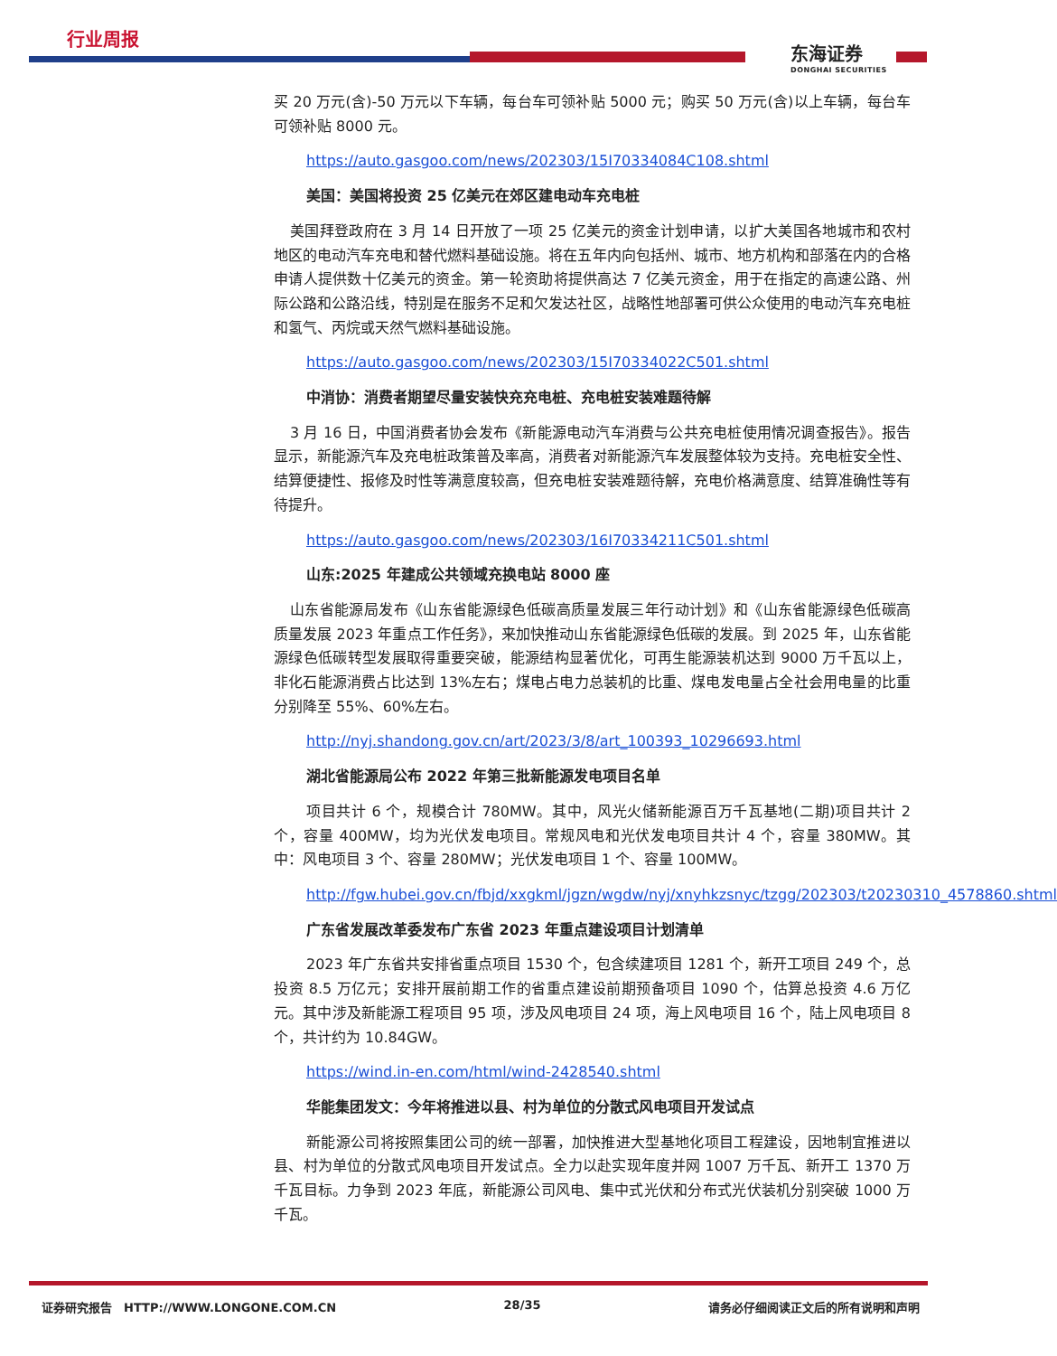行业周报
东海证券
DONGHAI SECURITIES
买 20 万元(含)-50 万元以下车辆，每台车可领补贴 5000 元；购买 50 万元(含)以上车辆，每台车可领补贴 8000 元。
https://auto.gasgoo.com/news/202303/15I70334084C108.shtml
美国：美国将投资 25 亿美元在郊区建电动车充电桩
美国拜登政府在 3 月 14 日开放了一项 25 亿美元的资金计划申请，以扩大美国各地城市和农村地区的电动汽车充电和替代燃料基础设施。将在五年内向包括州、城市、地方机构和部落在内的合格申请人提供数十亿美元的资金。第一轮资助将提供高达 7 亿美元资金，用于在指定的高速公路、州际公路和公路沿线，特别是在服务不足和欠发达社区，战略性地部署可供公众使用的电动汽车充电桩和氢气、丙烷或天然气燃料基础设施。
https://auto.gasgoo.com/news/202303/15I70334022C501.shtml
中消协：消费者期望尽量安装快充充电桩、充电桩安装难题待解
3 月 16 日，中国消费者协会发布《新能源电动汽车消费与公共充电桩使用情况调查报告》。报告显示，新能源汽车及充电桩政策普及率高，消费者对新能源汽车发展整体较为支持。充电桩安全性、结算便捷性、报修及时性等满意度较高，但充电桩安装难题待解，充电价格满意度、结算准确性等有待提升。
https://auto.gasgoo.com/news/202303/16I70334211C501.shtml
山东:2025 年建成公共领域充换电站 8000 座
山东省能源局发布《山东省能源绿色低碳高质量发展三年行动计划》和《山东省能源绿色低碳高质量发展 2023 年重点工作任务》，来加快推动山东省能源绿色低碳的发展。到 2025 年，山东省能源绿色低碳转型发展取得重要突破，能源结构显著优化，可再生能源装机达到 9000 万千瓦以上，非化石能源消费占比达到 13%左右；煤电占电力总装机的比重、煤电发电量占全社会用电量的比重分别降至 55%、60%左右。
http://nyj.shandong.gov.cn/art/2023/3/8/art_100393_10296693.html
湖北省能源局公布 2022 年第三批新能源发电项目名单
项目共计 6 个，规模合计 780MW。其中，风光火储新能源百万千瓦基地(二期)项目共计 2 个，容量 400MW，均为光伏发电项目。常规风电和光伏发电项目共计 4 个，容量 380MW。其中：风电项目 3 个、容量 280MW；光伏发电项目 1 个、容量 100MW。
http://fgw.hubei.gov.cn/fbjd/xxgkml/jgzn/wgdw/nyj/xnyhkzsnyc/tzgg/202303/t20230310_4578860.shtml
广东省发展改革委发布广东省 2023 年重点建设项目计划清单
2023 年广东省共安排省重点项目 1530 个，包含续建项目 1281 个，新开工项目 249 个，总投资 8.5 万亿元；安排开展前期工作的省重点建设前期预备项目 1090 个，估算总投资 4.6 万亿元。其中涉及新能源工程项目 95 项，涉及风电项目 24 项，海上风电项目 16 个，陆上风电项目 8 个，共计约为 10.84GW。
https://wind.in-en.com/html/wind-2428540.shtml
华能集团发文：今年将推进以县、村为单位的分散式风电项目开发试点
新能源公司将按照集团公司的统一部署，加快推进大型基地化项目工程建设，因地制宜推进以县、村为单位的分散式风电项目开发试点。全力以赴实现年度并网 1007 万千瓦、新开工 1370 万千瓦目标。力争到 2023 年底，新能源公司风电、集中式光伏和分布式光伏装机分别突破 1000 万千瓦。
证券研究报告　HTTP://WWW.LONGONE.COM.CN 28/35 请务必仔细阅读正文后的所有说明和声明